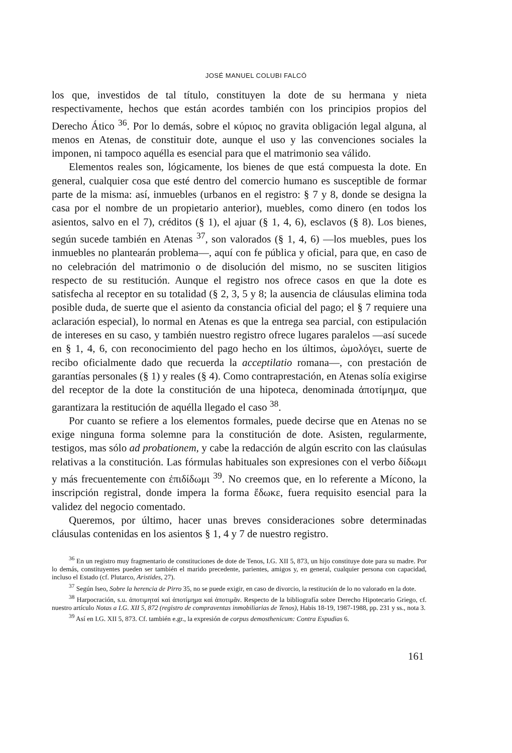JOSÉ MANUEL COLUBI FALCÓ
los que, investidos de tal título, constituyen la dote de su hermana y nieta respectivamente, hechos que están acordes también con los principios propios del Derecho Ático <sup>36</sup>. Por lo demás, sobre el κύριος no gravita obligación legal alguna, al menos en Atenas, de constituir dote, aunque el uso y las convenciones sociales la imponen, ni tampoco aquélla es esencial para que el matrimonio sea válido.
Elementos reales son, lógicamente, los bienes de que está compuesta la dote. En general, cualquier cosa que esté dentro del comercio humano es susceptible de formar parte de la misma: así, inmuebles (urbanos en el registro: § 7 y 8, donde se designa la casa por el nombre de un propietario anterior), muebles, como dinero (en todos los asientos, salvo en el 7), créditos (§ 1), el ajuar (§ 1, 4, 6), esclavos (§ 8). Los bienes, según sucede también en Atenas <sup>37</sup>, son valorados (§ 1, 4, 6) —los muebles, pues los inmuebles no plantearán problema—, aquí con fe pública y oficial, para que, en caso de no celebración del matrimonio o de disolución del mismo, no se susciten litigios respecto de su restitución. Aunque el registro nos ofrece casos en que la dote es satisfecha al receptor en su totalidad (§ 2, 3, 5 y 8; la ausencia de cláusulas elimina toda posible duda, de suerte que el asiento da constancia oficial del pago; el § 7 requiere una aclaración especial), lo normal en Atenas es que la entrega sea parcial, con estipulación de intereses en su caso, y también nuestro registro ofrece lugares paralelos —así sucede en § 1, 4, 6, con reconocimiento del pago hecho en los últimos, ὡμολόγει, suerte de recibo oficialmente dado que recuerda la acceptilatio romana—, con prestación de garantías personales (§ 1) y reales (§ 4). Como contraprestación, en Atenas solía exigirse del receptor de la dote la constitución de una hipoteca, denominada ἀποτίμημα, que garantizara la restitución de aquélla llegado el caso <sup>38</sup>.
Por cuanto se refiere a los elementos formales, puede decirse que en Atenas no se exige ninguna forma solemne para la constitución de dote. Asisten, regularmente, testigos, mas sólo ad probationem, y cabe la redacción de algún escrito con las claúsulas relativas a la constitución. Las fórmulas habituales son expresiones con el verbo δίδωμι y más frecuentemente con ἐπιδίδωμι <sup>39</sup>. No creemos que, en lo referente a Mícono, la inscripción registral, donde impera la forma ἔδωκε, fuera requisito esencial para la validez del negocio comentado.
Queremos, por último, hacer unas breves consideraciones sobre determinadas cláusulas contenidas en los asientos § 1, 4 y 7 de nuestro registro.
<sup>36</sup> En un registro muy fragmentario de constituciones de dote de Tenos, I.G. XII 5, 873, un hijo constituye dote para su madre. Por lo demás, constituyentes pueden ser también el marido precedente, parientes, amigos y, en general, cualquier persona con capacidad, incluso el Estado (cf. Plutarco, Aristides, 27).
<sup>37</sup> Según Iseo, Sobre la herencia de Pirro 35, no se puede exigir, en caso de divorcio, la restitución de lo no valorado en la dote.
<sup>38</sup> Harpocración, s.u. ἀποτιμηταί καὶ ἀποτίμημα καὶ ἀποτιμᾶν. Respecto de la bibliografía sobre Derecho Hipotecario Griego, cf. nuestro artículo Notas a I.G. XII 5, 872 (registro de compraventas inmobiliarias de Tenos), Habis 18-19, 1987-1988, pp. 231 y ss., nota 3.
<sup>39</sup> Así en I.G. XII 5, 873. Cf. también e.gr., la expresión de corpus demosthenicum: Contra Espudias 6.
161